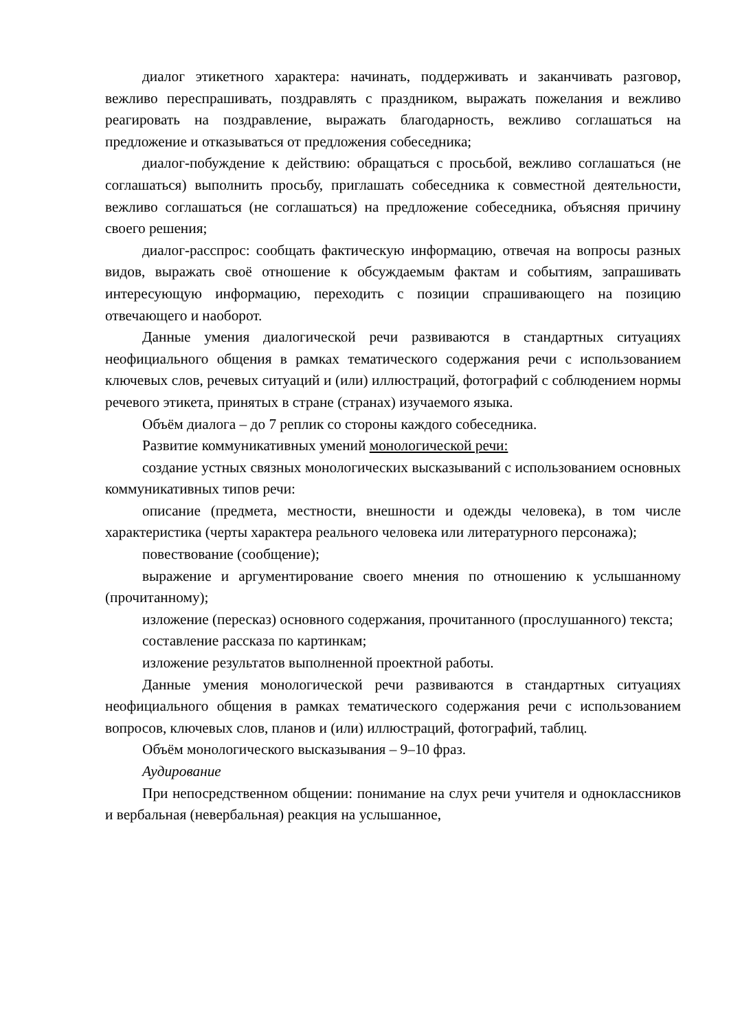диалог этикетного характера: начинать, поддерживать и заканчивать разговор, вежливо переспрашивать, поздравлять с праздником, выражать пожелания и вежливо реагировать на поздравление, выражать благодарность, вежливо соглашаться на предложение и отказываться от предложения собеседника;
диалог-побуждение к действию: обращаться с просьбой, вежливо соглашаться (не соглашаться) выполнить просьбу, приглашать собеседника к совместной деятельности, вежливо соглашаться (не соглашаться) на предложение собеседника, объясняя причину своего решения;
диалог-расспрос: сообщать фактическую информацию, отвечая на вопросы разных видов, выражать своё отношение к обсуждаемым фактам и событиям, запрашивать интересующую информацию, переходить с позиции спрашивающего на позицию отвечающего и наоборот.
Данные умения диалогической речи развиваются в стандартных ситуациях неофициального общения в рамках тематического содержания речи с использованием ключевых слов, речевых ситуаций и (или) иллюстраций, фотографий с соблюдением нормы речевого этикета, принятых в стране (странах) изучаемого языка.
Объём диалога – до 7 реплик со стороны каждого собеседника.
Развитие коммуникативных умений монологической речи:
создание устных связных монологических высказываний с использованием основных коммуникативных типов речи:
описание (предмета, местности, внешности и одежды человека), в том числе характеристика (черты характера реального человека или литературного персонажа);
повествование (сообщение);
выражение и аргументирование своего мнения по отношению к услышанному (прочитанному);
изложение (пересказ) основного содержания, прочитанного (прослушанного) текста;
составление рассказа по картинкам;
изложение результатов выполненной проектной работы.
Данные умения монологической речи развиваются в стандартных ситуациях неофициального общения в рамках тематического содержания речи с использованием вопросов, ключевых слов, планов и (или) иллюстраций, фотографий, таблиц.
Объём монологического высказывания – 9–10 фраз.
Аудирование
При непосредственном общении: понимание на слух речи учителя и одноклассников и вербальная (невербальная) реакция на услышанное,